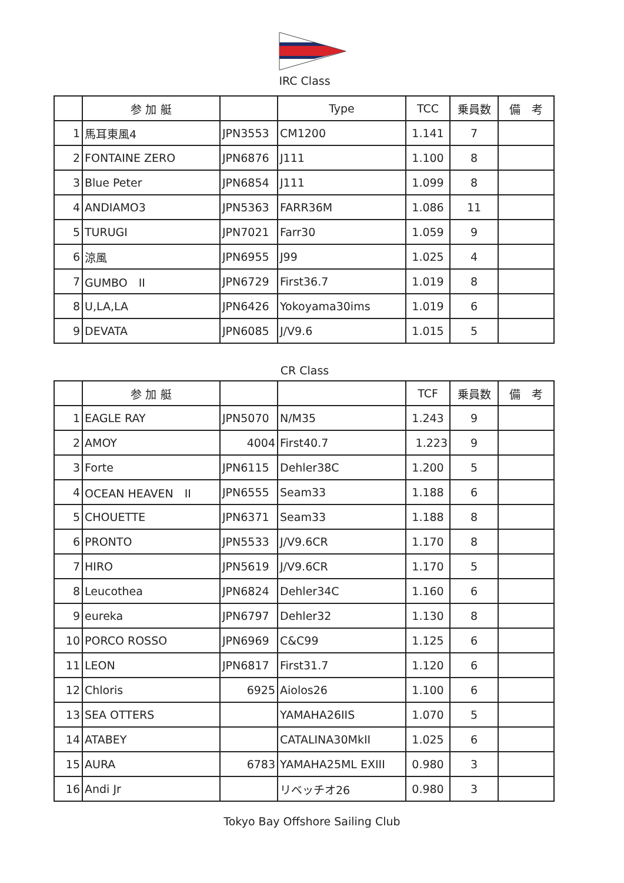IRC Class
| | 参 加 艇 | | Type | TCC | 乗員数 | 備 考 |
| --- | --- | --- | --- | --- | --- | --- |
| 1 | 馬耳東風4 | JPN3553 | CM1200 | 1.141 | 7 | |
| 2 | FONTAINE ZERO | JPN6876 | J111 | 1.100 | 8 | |
| 3 | Blue Peter | JPN6854 | J111 | 1.099 | 8 | |
| 4 | ANDIAMO3 | JPN5363 | FARR36M | 1.086 | 11 | |
| 5 | TURUGI | JPN7021 | Farr30 | 1.059 | 9 | |
| 6 | 涼風 | JPN6955 | J99 | 1.025 | 4 | |
| 7 | GUMBO II | JPN6729 | First36.7 | 1.019 | 8 | |
| 8 | U,LA,LA | JPN6426 | Yokoyama30ims | 1.019 | 6 | |
| 9 | DEVATA | JPN6085 | J/V9.6 | 1.015 | 5 | |
CR Class
| | 参 加 艇 | | | TCF | 乗員数 | 備 考 |
| --- | --- | --- | --- | --- | --- | --- |
| 1 | EAGLE RAY | JPN5070 | N/M35 | 1.243 | 9 | |
| 2 | AMOY | 4004 | First40.7 | 1.223 | 9 | |
| 3 | Forte | JPN6115 | Dehler38C | 1.200 | 5 | |
| 4 | OCEAN HEAVEN II | JPN6555 | Seam33 | 1.188 | 6 | |
| 5 | CHOUETTE | JPN6371 | Seam33 | 1.188 | 8 | |
| 6 | PRONTO | JPN5533 | J/V9.6CR | 1.170 | 8 | |
| 7 | HIRO | JPN5619 | J/V9.6CR | 1.170 | 5 | |
| 8 | Leucothea | JPN6824 | Dehler34C | 1.160 | 6 | |
| 9 | eureka | JPN6797 | Dehler32 | 1.130 | 8 | |
| 10 | PORCO ROSSO | JPN6969 | C&C99 | 1.125 | 6 | |
| 11 | LEON | JPN6817 | First31.7 | 1.120 | 6 | |
| 12 | Chloris | 6925 | Aiolos26 | 1.100 | 6 | |
| 13 | SEA OTTERS | | YAMAHA26IIS | 1.070 | 5 | |
| 14 | ATABEY | | CATALINA30MkII | 1.025 | 6 | |
| 15 | AURA | 6783 | YAMAHA25ML EXIII | 0.980 | 3 | |
| 16 | Andi Jr | | リベッチオ26 | 0.980 | 3 | |
Tokyo Bay Offshore Sailing Club